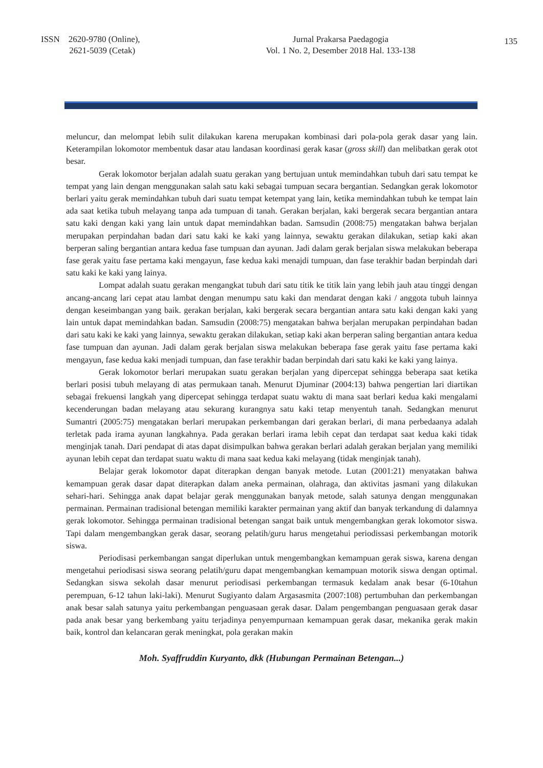ISSN 2620-9780 (Online),
2621-5039 (Cetak)
Jurnal Prakarsa Paedagogia
Vol. 1 No. 2, Desember 2018 Hal. 133-138
135
meluncur, dan melompat lebih sulit dilakukan karena merupakan kombinasi dari pola-pola gerak dasar yang lain. Keterampilan lokomotor membentuk dasar atau landasan koordinasi gerak kasar (gross skill) dan melibatkan gerak otot besar.
Gerak lokomotor berjalan adalah suatu gerakan yang bertujuan untuk memindahkan tubuh dari satu tempat ke tempat yang lain dengan menggunakan salah satu kaki sebagai tumpuan secara bergantian. Sedangkan gerak lokomotor berlari yaitu gerak memindahkan tubuh dari suatu tempat ketempat yang lain, ketika memindahkan tubuh ke tempat lain ada saat ketika tubuh melayang tanpa ada tumpuan di tanah. Gerakan berjalan, kaki bergerak secara bergantian antara satu kaki dengan kaki yang lain untuk dapat memindahkan badan. Samsudin (2008:75) mengatakan bahwa berjalan merupakan perpindahan badan dari satu kaki ke kaki yang lainnya, sewaktu gerakan dilakukan, setiap kaki akan berperan saling bergantian antara kedua fase tumpuan dan ayunan. Jadi dalam gerak berjalan siswa melakukan beberapa fase gerak yaitu fase pertama kaki mengayun, fase kedua kaki menajdi tumpuan, dan fase terakhir badan berpindah dari satu kaki ke kaki yang lainya.
Lompat adalah suatu gerakan mengangkat tubuh dari satu titik ke titik lain yang lebih jauh atau tinggi dengan ancang-ancang lari cepat atau lambat dengan menumpu satu kaki dan mendarat dengan kaki / anggota tubuh lainnya dengan keseimbangan yang baik. gerakan berjalan, kaki bergerak secara bergantian antara satu kaki dengan kaki yang lain untuk dapat memindahkan badan. Samsudin (2008:75) mengatakan bahwa berjalan merupakan perpindahan badan dari satu kaki ke kaki yang lainnya, sewaktu gerakan dilakukan, setiap kaki akan berperan saling bergantian antara kedua fase tumpuan dan ayunan. Jadi dalam gerak berjalan siswa melakukan beberapa fase gerak yaitu fase pertama kaki mengayun, fase kedua kaki menjadi tumpuan, dan fase terakhir badan berpindah dari satu kaki ke kaki yang lainya.
Gerak lokomotor berlari merupakan suatu gerakan berjalan yang dipercepat sehingga beberapa saat ketika berlari posisi tubuh melayang di atas permukaan tanah. Menurut Djuminar (2004:13) bahwa pengertian lari diartikan sebagai frekuensi langkah yang dipercepat sehingga terdapat suatu waktu di mana saat berlari kedua kaki mengalami kecenderungan badan melayang atau sekurang kurangnya satu kaki tetap menyentuh tanah. Sedangkan menurut Sumantri (2005:75) mengatakan berlari merupakan perkembangan dari gerakan berlari, di mana perbedaanya adalah terletak pada irama ayunan langkahnya. Pada gerakan berlari irama lebih cepat dan terdapat saat kedua kaki tidak menginjak tanah. Dari pendapat di atas dapat disimpulkan bahwa gerakan berlari adalah gerakan berjalan yang memiliki ayunan lebih cepat dan terdapat suatu waktu di mana saat kedua kaki melayang (tidak menginjak tanah).
Belajar gerak lokomotor dapat diterapkan dengan banyak metode. Lutan (2001:21) menyatakan bahwa kemampuan gerak dasar dapat diterapkan dalam aneka permainan, olahraga, dan aktivitas jasmani yang dilakukan sehari-hari. Sehingga anak dapat belajar gerak menggunakan banyak metode, salah satunya dengan menggunakan permainan. Permainan tradisional betengan memiliki karakter permainan yang aktif dan banyak terkandung di dalamnya gerak lokomotor. Sehingga permainan tradisional betengan sangat baik untuk mengembangkan gerak lokomotor siswa. Tapi dalam mengembangkan gerak dasar, seorang pelatih/guru harus mengetahui periodissasi perkembangan motorik siswa.
Periodisasi perkembangan sangat diperlukan untuk mengembangkan kemampuan gerak siswa, karena dengan mengetahui periodisasi siswa seorang pelatih/guru dapat mengembangkan kemampuan motorik siswa dengan optimal. Sedangkan siswa sekolah dasar menurut periodisasi perkembangan termasuk kedalam anak besar (6-10tahun perempuan, 6-12 tahun laki-laki). Menurut Sugiyanto dalam Argasasmita (2007:108) pertumbuhan dan perkembangan anak besar salah satunya yaitu perkembangan penguasaan gerak dasar. Dalam pengembangan penguasaan gerak dasar pada anak besar yang berkembang yaitu terjadinya penyempurnaan kemampuan gerak dasar, mekanika gerak makin baik, kontrol dan kelancaran gerak meningkat, pola gerakan makin
Moh. Syaffruddin Kuryanto, dkk (Hubungan Permainan Betengan...)